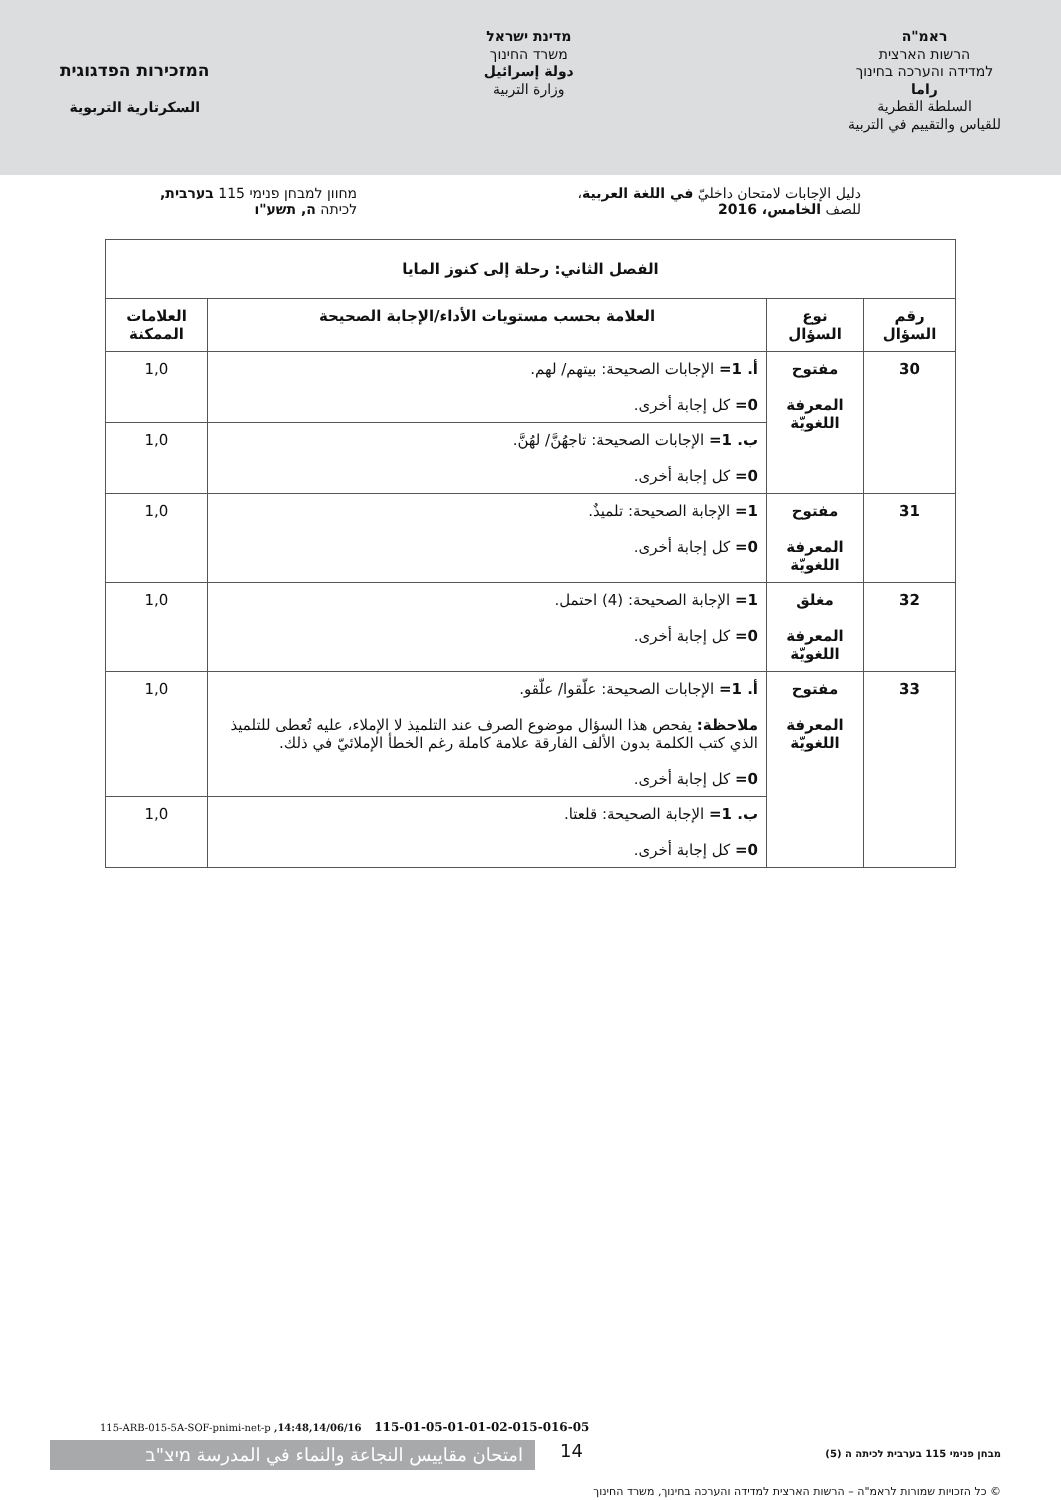ראמ"ה
הרשות הארצית
למדידה והערכה בחינוך
راما
السلطة القطرية
للقياس والتقييم في التربية
מדינת ישראל
משרד החינוך
دولة إسرائيل
وزارة التربية
המזכירות הפדגוגית
السكرتارية التربوية
دليل الإجابات لامتحان داخليّ في اللغة العربية،
للصف الخامس، 2016
מחוון למבחן פנימי 115 בערבית,
לכיתה ה, תשע"ו
| الفصل الثاني: رحلة إلى كنوز المايا | | | |
| --- | --- | --- | --- |
| رقم السؤال | نوع السؤال | العلامة بحسب مستويات الأداء/الإجابة الصحيحة | العلامات الممكنة |
| 30 | مفتوح المعرفة اللغويّة | أ. 1= الإجابات الصحيحة: بيتهم/ لهم. 0= كل إجابة أخرى. | 1,0 |
| | | ب. 1= الإجابات الصحيحة: تاجهُنَّ/ لهُنَّ. 0= كل إجابة أخرى. | 1,0 |
| 31 | مفتوح المعرفة اللغويّة | 1= الإجابة الصحيحة: تلميذٌ. 0= كل إجابة أخرى. | 1,0 |
| 32 | مغلق المعرفة اللغويّة | 1= الإجابة الصحيحة: (4) احتمل. 0= كل إجابة أخرى. | 1,0 |
| 33 | مفتوح المعرفة اللغويّة | أ. 1= الإجابات الصحيحة: علّقوا/ علّقو. ملاحظة: يفحص هذا السؤال موضوع الصرف عند التلميذ لا الإملاء، عليه تُعطى للتلميذ الذي كتب الكلمة بدون الألف الفارقة علامة كاملة رغم الخطأ الإملائيّ في ذلك. 0= كل إجابة أخرى. | 1,0 |
| | | ب. 1= الإجابة الصحيحة: قلعتا. 0= كل إجابة أخرى. | 1,0 |
115-ARB-015-5A-SOF-pnimi-net-p ,14:48,14/06/16 115-01-05-01-01-02-015-016-05
امتحان مقاييس النجاعة والنماء في المدرسة מיצ"ב
14
מבחן פנימי 115 בערבית לכיתה ה (5)
© כל הזכויות שמורות לראמ"ה – הרשות הארצית למדידה והערכה בחינוך, משרד החינוך